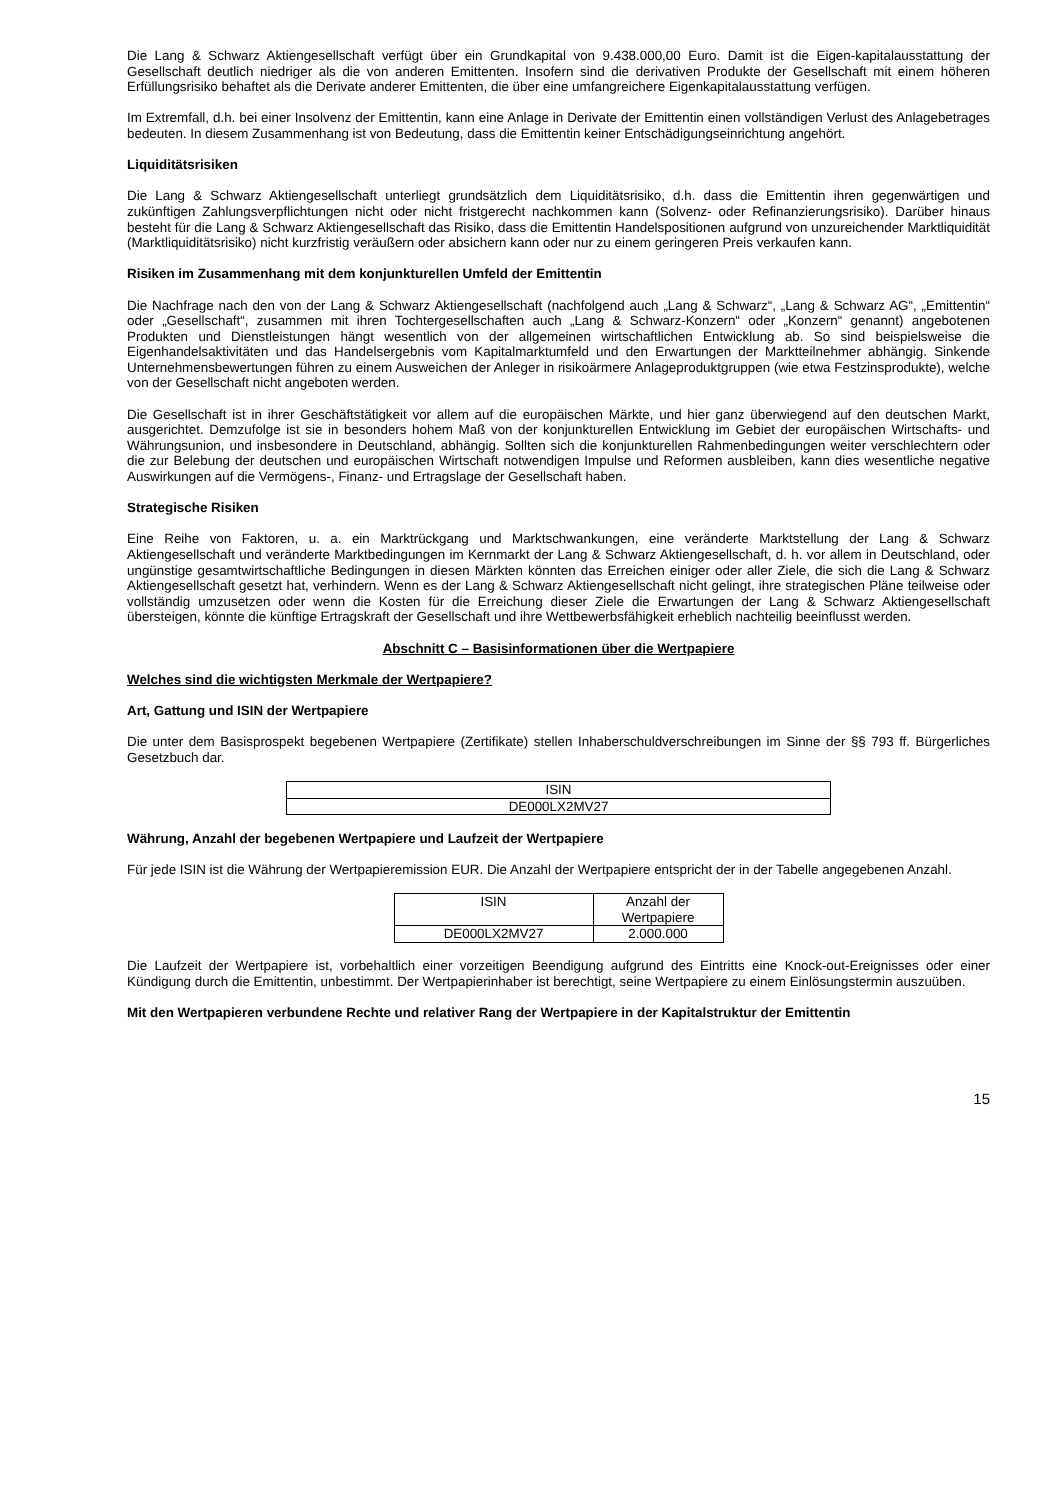Die Lang & Schwarz Aktiengesellschaft verfügt über ein Grundkapital von 9.438.000,00 Euro. Damit ist die Eigen-kapitalausstattung der Gesellschaft deutlich niedriger als die von anderen Emittenten. Insofern sind die derivativen Produkte der Gesellschaft mit einem höheren Erfüllungsrisiko behaftet als die Derivate anderer Emittenten, die über eine umfangreichere Eigenkapitalausstattung verfügen.
Im Extremfall, d.h. bei einer Insolvenz der Emittentin, kann eine Anlage in Derivate der Emittentin einen vollständigen Verlust des Anlagebetrages bedeuten. In diesem Zusammenhang ist von Bedeutung, dass die Emittentin keiner Entschädigungseinrichtung angehört.
Liquiditätsrisiken
Die Lang & Schwarz Aktiengesellschaft unterliegt grundsätzlich dem Liquiditätsrisiko, d.h. dass die Emittentin ihren gegenwärtigen und zukünftigen Zahlungsverpflichtungen nicht oder nicht fristgerecht nachkommen kann (Solvenz- oder Refinanzierungsrisiko). Darüber hinaus besteht für die Lang & Schwarz Aktiengesellschaft das Risiko, dass die Emittentin Handelspositionen aufgrund von unzureichender Marktliquidität (Marktliquiditätsrisiko) nicht kurzfristig veräußern oder absichern kann oder nur zu einem geringeren Preis verkaufen kann.
Risiken im Zusammenhang mit dem konjunkturellen Umfeld der Emittentin
Die Nachfrage nach den von der Lang & Schwarz Aktiengesellschaft (nachfolgend auch „Lang & Schwarz“, „Lang & Schwarz AG“, „Emittentin“ oder „Gesellschaft“, zusammen mit ihren Tochtergesellschaften auch „Lang & Schwarz-Konzern“ oder „Konzern“ genannt) angebotenen Produkten und Dienstleistungen hängt wesentlich von der allgemeinen wirtschaftlichen Entwicklung ab. So sind beispielsweise die Eigenhandelsaktivitäten und das Handelsergebnis vom Kapitalmarktumfeld und den Erwartungen der Marktteilnehmer abhängig. Sinkende Unternehmensbewertungen führen zu einem Ausweichen der Anleger in risikoärmere Anlageproduktgruppen (wie etwa Festzinsprodukte), welche von der Gesellschaft nicht angeboten werden.
Die Gesellschaft ist in ihrer Geschäftstätigkeit vor allem auf die europäischen Märkte, und hier ganz überwiegend auf den deutschen Markt, ausgerichtet. Demzufolge ist sie in besonders hohem Maß von der konjunkturellen Entwicklung im Gebiet der europäischen Wirtschafts- und Währungsunion, und insbesondere in Deutschland, abhängig. Sollten sich die konjunkturellen Rahmenbedingungen weiter verschlechtern oder die zur Belebung der deutschen und europäischen Wirtschaft notwendigen Impulse und Reformen ausbleiben, kann dies wesentliche negative Auswirkungen auf die Vermögens-, Finanz- und Ertragslage der Gesellschaft haben.
Strategische Risiken
Eine Reihe von Faktoren, u. a. ein Marktrückgang und Marktschwankungen, eine veränderte Marktstellung der Lang & Schwarz Aktiengesellschaft und veränderte Marktbedingungen im Kernmarkt der Lang & Schwarz Aktiengesellschaft, d. h. vor allem in Deutschland, oder ungünstige gesamtwirtschaftliche Bedingungen in diesen Märkten könnten das Erreichen einiger oder aller Ziele, die sich die Lang & Schwarz Aktiengesellschaft gesetzt hat, verhindern. Wenn es der Lang & Schwarz Aktiengesellschaft nicht gelingt, ihre strategischen Pläne teilweise oder vollständig umzusetzen oder wenn die Kosten für die Erreichung dieser Ziele die Erwartungen der Lang & Schwarz Aktiengesellschaft übersteigen, könnte die künftige Ertragskraft der Gesellschaft und ihre Wettbewerbsfähigkeit erheblich nachteilig beeinflusst werden.
Abschnitt C – Basisinformationen über die Wertpapiere
Welches sind die wichtigsten Merkmale der Wertpapiere?
Art, Gattung und ISIN der Wertpapiere
Die unter dem Basisprospekt begebenen Wertpapiere (Zertifikate) stellen Inhaberschuldverschreibungen im Sinne der §§ 793 ff. Bürgerliches Gesetzbuch dar.
| ISIN |
| DE000LX2MV27 |
Währung, Anzahl der begebenen Wertpapiere und Laufzeit der Wertpapiere
Für jede ISIN ist die Währung der Wertpapieremission EUR. Die Anzahl der Wertpapiere entspricht der in der Tabelle angegebenen Anzahl.
| ISIN | Anzahl der Wertpapiere |
| DE000LX2MV27 | 2.000.000 |
Die Laufzeit der Wertpapiere ist, vorbehaltlich einer vorzeitigen Beendigung aufgrund des Eintritts eine Knock-out-Ereignisses oder einer Kündigung durch die Emittentin, unbestimmt. Der Wertpapierinhaber ist berechtigt, seine Wertpapiere zu einem Einlösungstermin auszuüben.
Mit den Wertpapieren verbundene Rechte und relativer Rang der Wertpapiere in der Kapitalstruktur der Emittentin
15